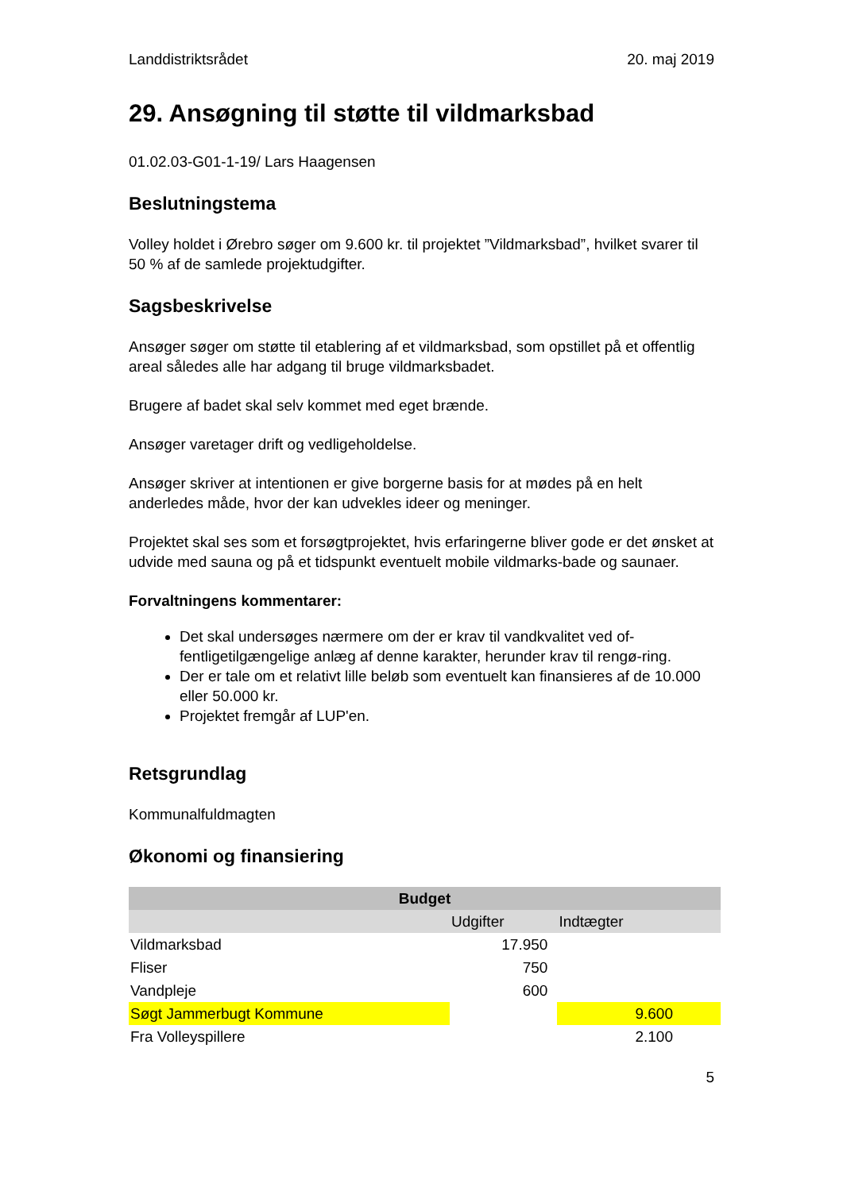Landdistriktsrådet 20. maj 2019
29. Ansøgning til støtte til vildmarksbad
01.02.03-G01-1-19/ Lars Haagensen
Beslutningstema
Volley holdet i Ørebro søger om 9.600 kr. til projektet ”Vildmarksbad”, hvilket svarer til 50 % af de samlede projektudgifter.
Sagsbeskrivelse
Ansøger søger om støtte til etablering af et vildmarksbad, som opstillet på et offentlig areal således alle har adgang til bruge vildmarksbadet.
Brugere af badet skal selv kommet med eget brænde.
Ansøger varetager drift og vedligeholdelse.
Ansøger skriver at intentionen er give borgerne basis for at mødes på en helt anderledes måde, hvor der kan udvekles ideer og meninger.
Projektet skal ses som et forsøgtprojektet, hvis erfaringerne bliver gode er det ønsket at udvide med sauna og på et tidspunkt eventuelt mobile vildmarks-bade og saunaer.
Forvaltningens kommentarer:
Det skal undersøges nærmere om der er krav til vandkvalitet ved of-fentligetilgængelige anlæg af denne karakter, herunder krav til rengø-ring.
Der er tale om et relativt lille beløb som eventuelt kan finansieres af de 10.000 eller 50.000 kr.
Projektet fremgår af LUP'en.
Retsgrundlag
Kommunalfuldmagten
Økonomi og finansiering
| Budget | | |
| --- | --- | --- |
| | Udgifter | Indtægter |
| Vildmarksbad | 17.950 | |
| Fliser | 750 | |
| Vandpleje | 600 | |
| Søgt Jammerbugt Kommune | | 9.600 |
| Fra Volleyspillere | | 2.100 |
5